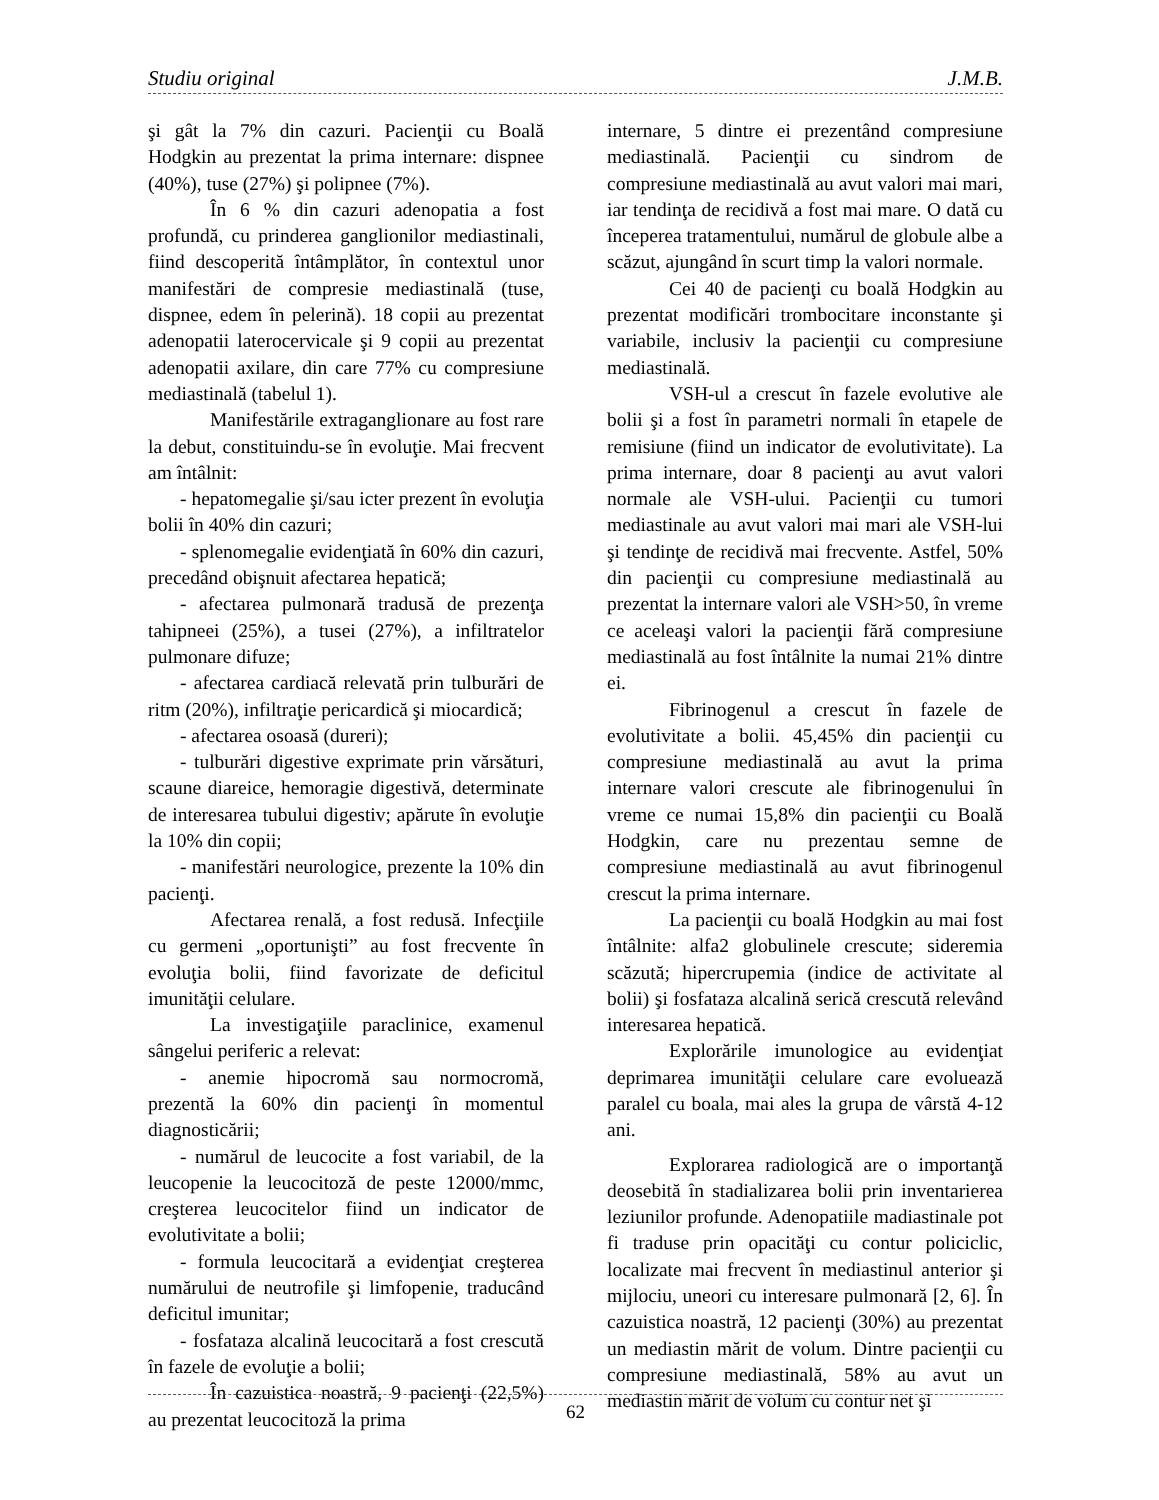Studiu original J.M.B.
şi gât la 7% din cazuri. Pacienţii cu Boală Hodgkin au prezentat la prima internare: dispnee (40%), tuse (27%) şi polipnee (7%).
În 6 % din cazuri adenopatia a fost profundă, cu prinderea ganglionilor mediastinali, fiind descoperită întâmplător, în contextul unor manifestări de compresie mediastinală (tuse, dispnee, edem în pelerină). 18 copii au prezentat adenopatii laterocervicale şi 9 copii au prezentat adenopatii axilare, din care 77% cu compresiune mediastinală (tabelul 1).
Manifestările extraganglionare au fost rare la debut, constituindu-se în evoluţie. Mai frecvent am întâlnit:
- hepatomegalie şi/sau icter prezent în evoluţia bolii în 40% din cazuri;
- splenomegalie evidenţiată în 60% din cazuri, precedând obişnuit afectarea hepatică;
- afectarea pulmonară tradusă de prezenţa tahipneei (25%), a tusei (27%), a infiltratelor pulmonare difuze;
- afectarea cardiacă relevată prin tulburări de ritm (20%), infiltraţie pericardică şi miocardică;
- afectarea osoasă (dureri);
- tulburări digestive exprimate prin vărsături, scaune diareice, hemoragie digestivă, determinate de interesarea tubului digestiv; apărute în evoluţie la 10% din copii;
- manifestări neurologice, prezente la 10% din pacienţi.
Afectarea renală, a fost redusă. Infecţiile cu germeni „oportunişti” au fost frecvente în evoluţia bolii, fiind favorizate de deficitul imunităţii celulare.
La investigaţiile paraclinice, examenul sângelui periferic a relevat:
- anemie hipocromă sau normocromă, prezentă la 60% din pacienţi în momentul diagnosticării;
- numărul de leucocite a fost variabil, de la leucopenie la leucocitoză de peste 12000/mmc, creşterea leucocitelor fiind un indicator de evolutivitate a bolii;
- formula leucocitară a evidenţiat creşterea numărului de neutrofile şi limfopenie, traducând deficitul imunitar;
- fosfataza alcalină leucocitară a fost crescută în fazele de evoluţie a bolii;
În cazuistica noastră, 9 pacienţi (22,5%) au prezentat leucocitoză la prima
internare, 5 dintre ei prezentând compresiune mediastinală. Pacienţii cu sindrom de compresiune mediastinală au avut valori mai mari, iar tendinţa de recidivă a fost mai mare. O dată cu începerea tratamentului, numărul de globule albe a scăzut, ajungând în scurt timp la valori normale.
Cei 40 de pacienţi cu boală Hodgkin au prezentat modificări trombocitare inconstante şi variabile, inclusiv la pacienţii cu compresiune mediastinală.
VSH-ul a crescut în fazele evolutive ale bolii şi a fost în parametri normali în etapele de remisiune (fiind un indicator de evolutivitate). La prima internare, doar 8 pacienţi au avut valori normale ale VSH-ului. Pacienţii cu tumori mediastinale au avut valori mai mari ale VSH-lui şi tendinţe de recidivă mai frecvente. Astfel, 50% din pacienţii cu compresiune mediastinală au prezentat la internare valori ale VSH>50, în vreme ce aceleaşi valori la pacienţii fără compresiune mediastinală au fost întâlnite la numai 21% dintre ei.
Fibrinogenul a crescut în fazele de evolutivitate a bolii. 45,45% din pacienţii cu compresiune mediastinală au avut la prima internare valori crescute ale fibrinogenului în vreme ce numai 15,8% din pacienţii cu Boală Hodgkin, care nu prezentau semne de compresiune mediastinală au avut fibrinogenul crescut la prima internare.
La pacienţii cu boală Hodgkin au mai fost întâlnite: alfa2 globulinele crescute; sideremia scăzută; hipercrupemia (indice de activitate al bolii) şi fosfataza alcalină serică crescută relevând interesarea hepatică.
Explorările imunologice au evidenţiat deprimarea imunităţii celulare care evoluează paralel cu boala, mai ales la grupa de vârstă 4-12 ani.
Explorarea radiologică are o importanţă deosebită în stadializarea bolii prin inventarierea leziunilor profunde. Adenopatiile madiastinale pot fi traduse prin opacităţi cu contur policiclic, localizate mai frecvent în mediastinul anterior şi mijlociu, uneori cu interesare pulmonară [2, 6]. În cazuistica noastră, 12 pacienţi (30%) au prezentat un mediastin mărit de volum. Dintre pacienţii cu compresiune mediastinală, 58% au avut un mediastin mărit de volum cu contur net şi
62